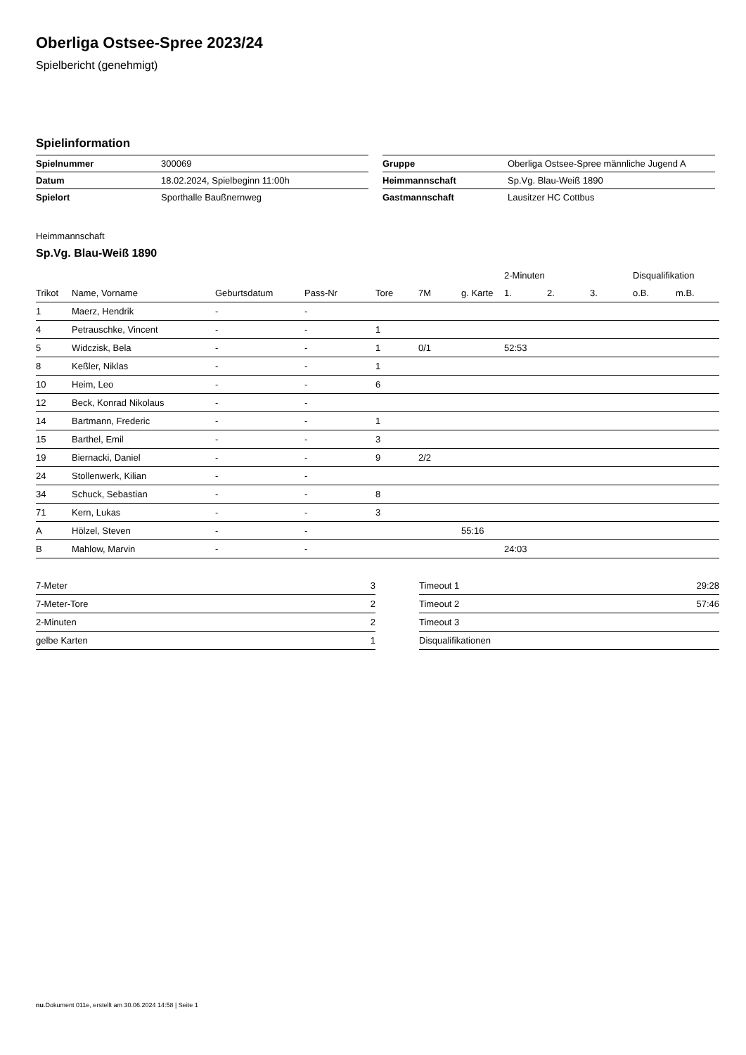Oberliga Ostsee-Spree 2023/24
Spielbericht (genehmigt)
Spielinformation
| Spielnummer | 300069 |
| Datum | 18.02.2024, Spielbeginn 11:00h |
| Spielort | Sporthalle Baußnernweg |
| Gruppe | Oberliga Ostsee-Spree männliche Jugend A |
| Heimmannschaft | Sp.Vg. Blau-Weiß 1890 |
| Gastmannschaft | Lausitzer HC Cottbus |
Heimmannschaft
Sp.Vg. Blau-Weiß 1890
| | | | | | | | 2-Minuten | | | Disqualifikation | |
| --- | --- | --- | --- | --- | --- | --- | --- | --- | --- | --- | --- |
| Trikot | Name, Vorname | Geburtsdatum | Pass-Nr | Tore | 7M | g. Karte | 1. | 2. | 3. | o.B. | m.B. |
| 1 | Maerz, Hendrik | - | - | | | | | | | | |
| 4 | Petrauschke, Vincent | - | - | 1 | | | | | | | |
| 5 | Widczisk, Bela | - | - | 1 | 0/1 | | 52:53 | | | | |
| 8 | Keßler, Niklas | - | - | 1 | | | | | | | |
| 10 | Heim, Leo | - | - | 6 | | | | | | | |
| 12 | Beck, Konrad Nikolaus | - | - | | | | | | | | |
| 14 | Bartmann, Frederic | - | - | 1 | | | | | | | |
| 15 | Barthel, Emil | - | - | 3 | | | | | | | |
| 19 | Biernacki, Daniel | - | - | 9 | 2/2 | | | | | | |
| 24 | Stollenwerk, Kilian | - | - | | | | | | | | |
| 34 | Schuck, Sebastian | - | - | 8 | | | | | | | |
| 71 | Kern, Lukas | - | - | 3 | | | | | | | |
| A | Hölzel, Steven | - | - | | | 55:16 | | | | | |
| B | Mahlow, Marvin | - | - | | | | 24:03 | | | | |
| 7-Meter | 3 |
| 7-Meter-Tore | 2 |
| 2-Minuten | 2 |
| gelbe Karten | 1 |
| Timeout 1 | 29:28 |
| Timeout 2 | 57:46 |
| Timeout 3 | |
| Disqualifikationen | |
nu.Dokument 011e, erstellt am 30.06.2024 14:58 | Seite 1